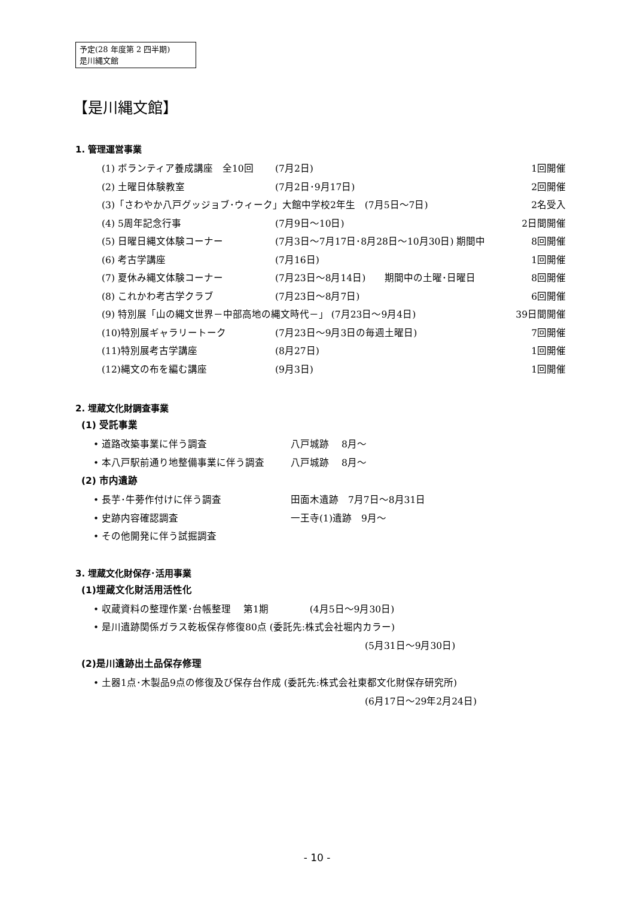予定(28 年度第 2 四半期)
是川縄文館
【是川縄文館】
1. 管理運営事業
(1) ボランティア養成講座　全10回 (7月2日) 1回開催
(2) 土曜日体験教室 (7月2日･9月17日) 2回開催
(3)「さわやか八戸グッジョブ･ウィーク」大館中学校2年生　(7月5日～7日) 2名受入
(4) 5周年記念行事 (7月9日～10日) 2日間開催
(5) 日曜日縄文体験コーナー (7月3日～7月17日･8月28日～10月30日) 期間中 8回開催
(6) 考古学講座 (7月16日) 1回開催
(7) 夏休み縄文体験コーナー (7月23日～8月14日)　　期間中の土曜･日曜日 8回開催
(8) これかわ考古学クラブ (7月23日～8月7日) 6回開催
(9) 特別展「山の縄文世界－中部高地の縄文時代－」 (7月23日～9月4日) 39日間開催
(10)特別展ギャラリートーク (7月23日～9月3日の毎週土曜日) 7回開催
(11)特別展考古学講座 (8月27日) 1回開催
(12)縄文の布を編む講座 (9月3日) 1回開催
2. 埋蔵文化財調査事業
(1) 受託事業
• 道路改築事業に伴う調査 八戸城跡　 8月～
• 本八戸駅前通り地整備事業に伴う調査 八戸城跡　 8月～
(2) 市内遺跡
• 長芋･牛蒡作付けに伴う調査 田面木遺跡　7月7日～8月31日
• 史跡内容確認調査 一王寺(1)遺跡　9月～
• その他開発に伴う試掘調査
3. 埋蔵文化財保存･活用事業
(1)埋蔵文化財活用活性化
• 収蔵資料の整理作業･台帳整理　 第1期　　　　 (4月5日～9月30日)
• 是川遺跡関係ガラス乾板保存修復80点 (委託先:株式会社堀内カラー)
(5月31日～9月30日)
(2)是川遺跡出土品保存修理
• 土器1点･木製品9点の修復及び保存台作成 (委託先:株式会社東都文化財保存研究所)
(6月17日～29年2月24日)
- 10 -